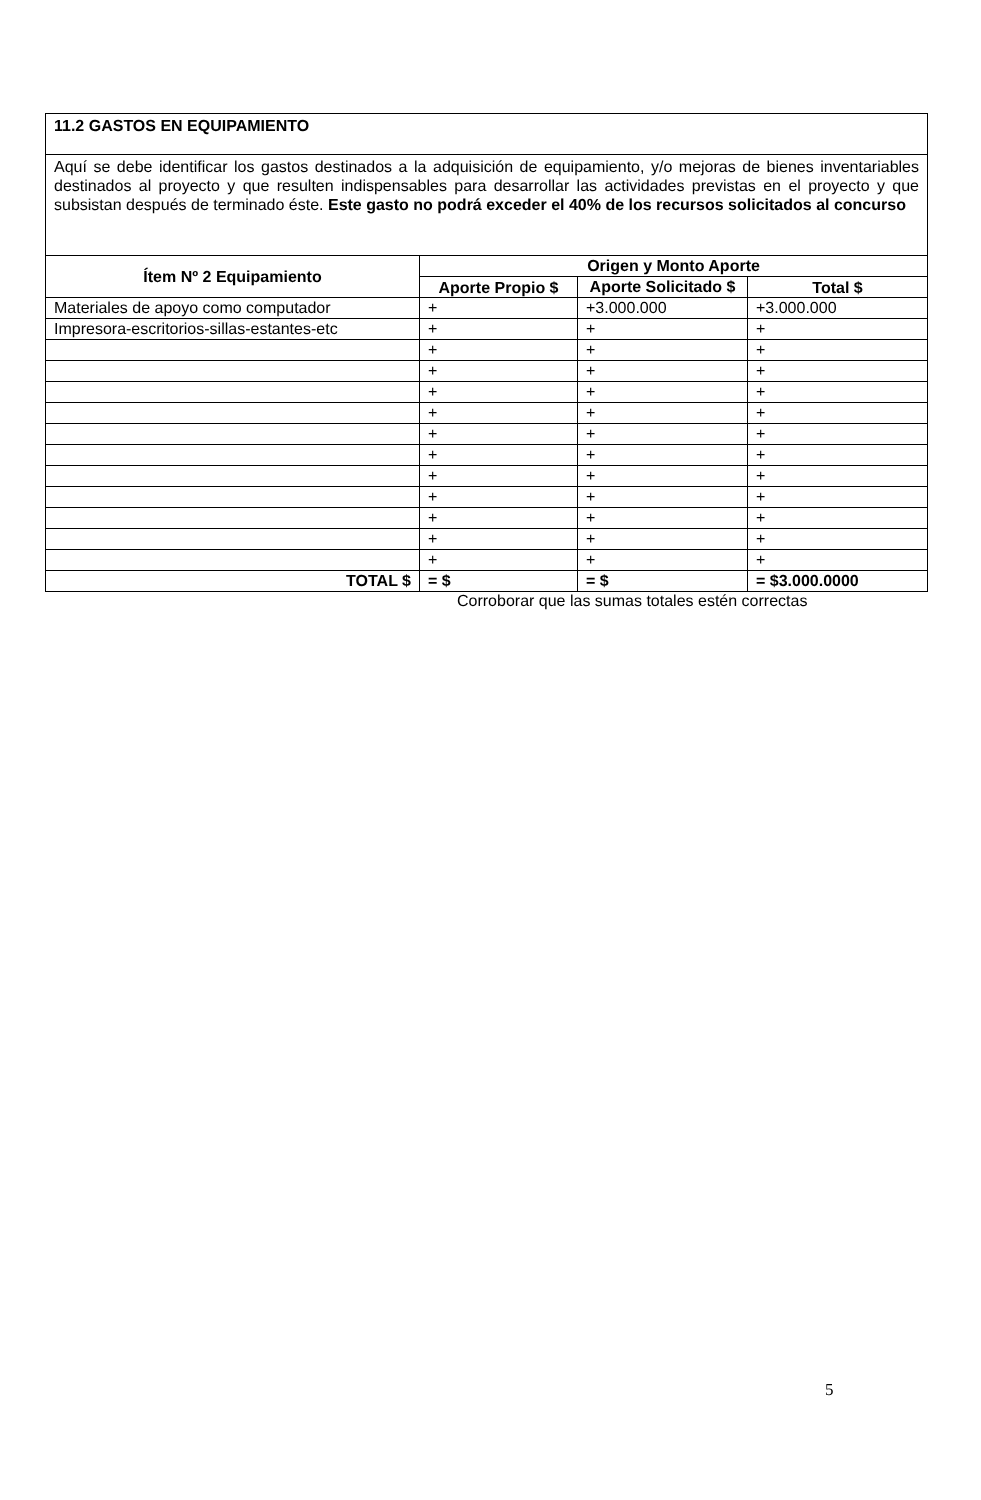| 11.2 GASTOS EN EQUIPAMIENTO | | | |
| Aquí se debe identificar los gastos destinados a la adquisición de equipamiento, y/o mejoras de bienes inventariables destinados al proyecto y que resulten indispensables para desarrollar las actividades previstas en el proyecto y que subsistan después de terminado éste. Este gasto no podrá exceder el 40% de los recursos solicitados al concurso | | | |
| Ítem Nº 2 Equipamiento | Origen y Monto Aporte | | |
| | Aporte Propio $ | Aporte Solicitado $ | Total $ |
| Materiales de apoyo como computador | + | +3.000.000 | +3.000.000 |
| Impresora-escritorios-sillas-estantes-etc | + | + | + |
| | + | + | + |
| | + | + | + |
| | + | + | + |
| | + | + | + |
| | + | + | + |
| | + | + | + |
| | + | + | + |
| | + | + | + |
| | + | + | + |
| | + | + | + |
| | + | + | + |
| TOTAL $ | = $ | = $ | = $3.000.0000 |
Corroborar que las sumas totales estén correctas
5